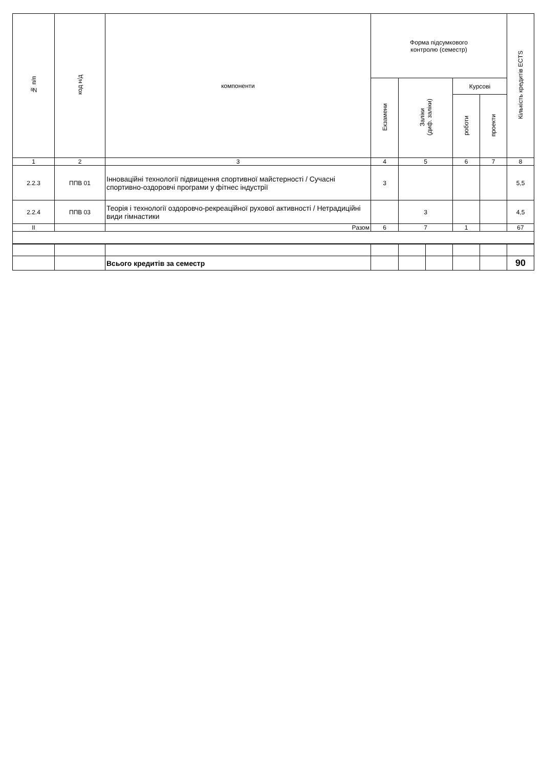| № п/п | код н/д | компоненти | Форма підсумкового контролю (семестр) | | | | | Кількість кредитів ECTS |
| --- | --- | --- | --- | --- | --- | --- | --- | --- |
| | | | Екзамени | Заліки (диф. заліки) | | Курсові | | |
| | | | | | | роботи | проекти | |
| 1 | 2 | 3 | 4 | 5 | | 6 | 7 | 8 |
| 2.2.3 | ППВ 01 | Інноваційні технології підвищення спортивної майстерності / Сучасні спортивно-оздоровчі програми у фітнес індустрії | 3 | | | | | 5,5 |
| 2.2.4 | ППВ 03 | Теорія і технології оздоровчо-рекреаційної рухової активності / Нетрадиційні види гімнастики | | 3 | | | | 4,5 |
| II | | Разом | 6 | 7 | | 1 | | 67 |
| | | Всього кредитів за семестр | | | | | | 90 |